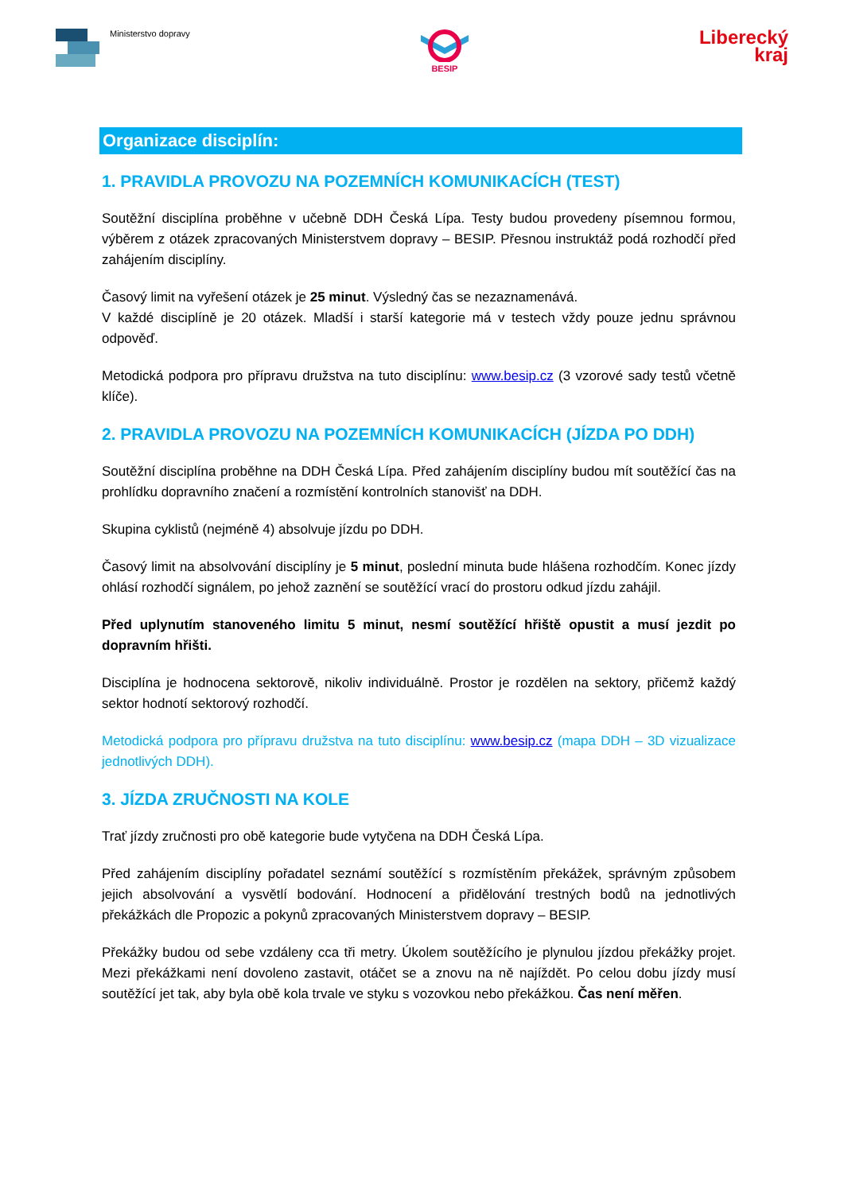Ministerstvo dopravy
BESIP
Liberecký
kraj
Organizace disciplín:
1. PRAVIDLA PROVOZU NA POZEMNÍCH KOMUNIKACÍCH (TEST)
Soutěžní disciplína proběhne v učebně DDH Česká Lípa. Testy budou provedeny písemnou formou, výběrem z otázek zpracovaných Ministerstvem dopravy – BESIP. Přesnou instruktáž podá rozhodčí před zahájením disciplíny.
Časový limit na vyřešení otázek je 25 minut. Výsledný čas se nezaznamenává.
V každé disciplíně je 20 otázek. Mladší i starší kategorie má v testech vždy pouze jednu správnou odpověď.
Metodická podpora pro přípravu družstva na tuto disciplínu: www.besip.cz (3 vzorové sady testů včetně klíče).
2. PRAVIDLA PROVOZU NA POZEMNÍCH KOMUNIKACÍCH (JÍZDA PO DDH)
Soutěžní disciplína proběhne na DDH Česká Lípa. Před zahájením disciplíny budou mít soutěžící čas na prohlídku dopravního značení a rozmístění kontrolních stanovišť na DDH.
Skupina cyklistů (nejméně 4) absolvuje jízdu po DDH.
Časový limit na absolvování disciplíny je 5 minut, poslední minuta bude hlášena rozhodčím. Konec jízdy ohlásí rozhodčí signálem, po jehož zaznění se soutěžící vrací do prostoru odkud jízdu zahájil.
Před uplynutím stanoveného limitu 5 minut, nesmí soutěžící hřiště opustit a musí jezdit po dopravním hřišti.
Disciplína je hodnocena sektorově, nikoliv individuálně. Prostor je rozdělen na sektory, přičemž každý sektor hodnotí sektorový rozhodčí.
Metodická podpora pro přípravu družstva na tuto disciplínu: www.besip.cz (mapa DDH – 3D vizualizace jednotlivých DDH).
3. JÍZDA ZRUČNOSTI NA KOLE
Trať jízdy zručnosti pro obě kategorie bude vytyčena na DDH Česká Lípa.
Před zahájením disciplíny pořadatel seznámí soutěžící s rozmístěním překážek, správným způsobem jejich absolvování a vysvětlí bodování. Hodnocení a přidělování trestných bodů na jednotlivých překážkách dle Propozic a pokynů zpracovaných Ministerstvem dopravy – BESIP.
Překážky budou od sebe vzdáleny cca tři metry. Úkolem soutěžícího je plynulou jízdou překážky projet. Mezi překážkami není dovoleno zastavit, otáčet se a znovu na ně najíždět. Po celou dobu jízdy musí soutěžící jet tak, aby byla obě kola trvale ve styku s vozovkou nebo překážkou. Čas není měřen.